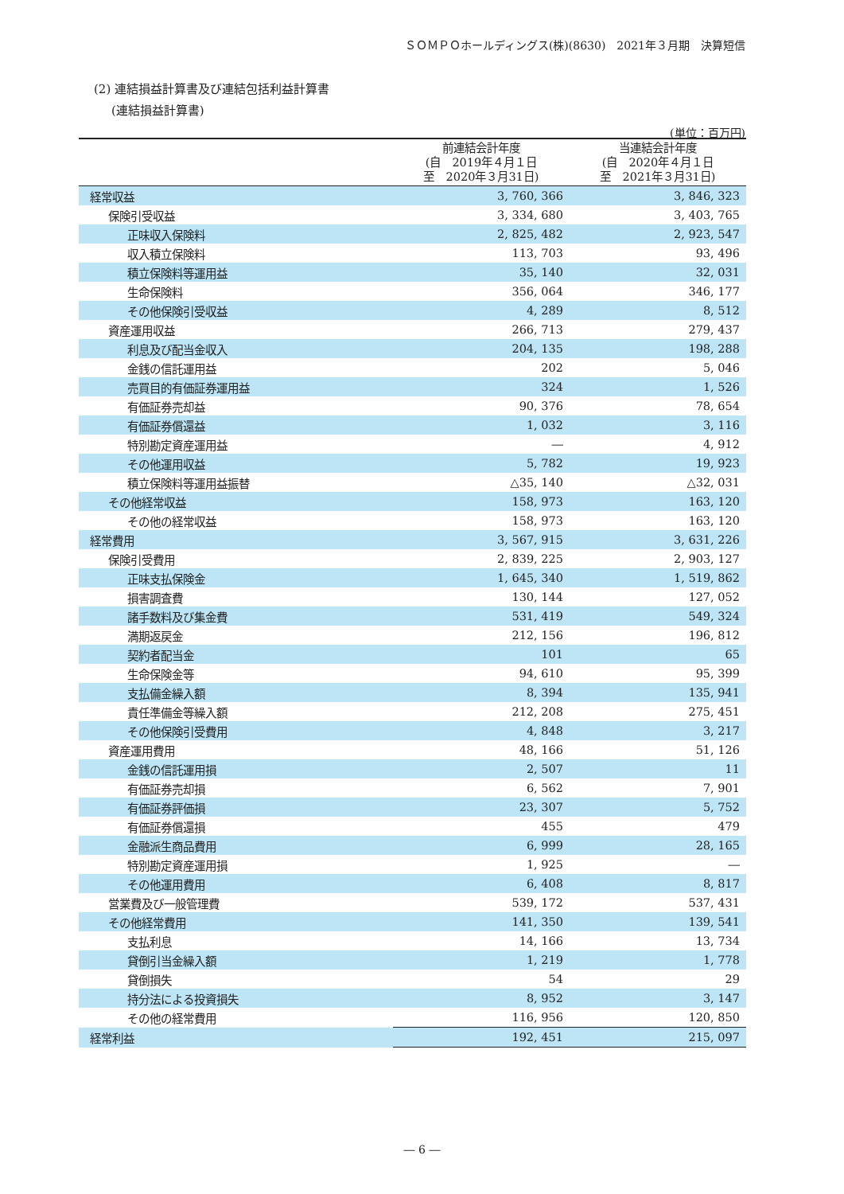ＳＯＭＰＯホールディングス(株)(8630)　2021年３月期　決算短信
(2) 連結損益計算書及び連結包括利益計算書
(連結損益計算書)
(単位：百万円)
| | 前連結会計年度 (自 2019年４月１日 至 2020年３月31日) | 当連結会計年度 (自 2020年４月１日 至 2021年３月31日) |
| --- | --- | --- |
| 経常収益 | 3, 760, 366 | 3, 846, 323 |
| 保険引受収益 | 3, 334, 680 | 3, 403, 765 |
| 正味収入保険料 | 2, 825, 482 | 2, 923, 547 |
| 収入積立保険料 | 113, 703 | 93, 496 |
| 積立保険料等運用益 | 35, 140 | 32, 031 |
| 生命保険料 | 356, 064 | 346, 177 |
| その他保険引受収益 | 4, 289 | 8, 512 |
| 資産運用収益 | 266, 713 | 279, 437 |
| 利息及び配当金収入 | 204, 135 | 198, 288 |
| 金銭の信託運用益 | 202 | 5, 046 |
| 売買目的有価証券運用益 | 324 | 1, 526 |
| 有価証券売却益 | 90, 376 | 78, 654 |
| 有価証券償還益 | 1, 032 | 3, 116 |
| 特別勘定資産運用益 | ― | 4, 912 |
| その他運用収益 | 5, 782 | 19, 923 |
| 積立保険料等運用益振替 | △35, 140 | △32, 031 |
| その他経常収益 | 158, 973 | 163, 120 |
| その他の経常収益 | 158, 973 | 163, 120 |
| 経常費用 | 3, 567, 915 | 3, 631, 226 |
| 保険引受費用 | 2, 839, 225 | 2, 903, 127 |
| 正味支払保険金 | 1, 645, 340 | 1, 519, 862 |
| 損害調査費 | 130, 144 | 127, 052 |
| 諸手数料及び集金費 | 531, 419 | 549, 324 |
| 満期返戻金 | 212, 156 | 196, 812 |
| 契約者配当金 | 101 | 65 |
| 生命保険金等 | 94, 610 | 95, 399 |
| 支払備金繰入額 | 8, 394 | 135, 941 |
| 責任準備金等繰入額 | 212, 208 | 275, 451 |
| その他保険引受費用 | 4, 848 | 3, 217 |
| 資産運用費用 | 48, 166 | 51, 126 |
| 金銭の信託運用損 | 2, 507 | 11 |
| 有価証券売却損 | 6, 562 | 7, 901 |
| 有価証券評価損 | 23, 307 | 5, 752 |
| 有価証券償還損 | 455 | 479 |
| 金融派生商品費用 | 6, 999 | 28, 165 |
| 特別勘定資産運用損 | 1, 925 | ― |
| その他運用費用 | 6, 408 | 8, 817 |
| 営業費及び一般管理費 | 539, 172 | 537, 431 |
| その他経常費用 | 141, 350 | 139, 541 |
| 支払利息 | 14, 166 | 13, 734 |
| 貸倒引当金繰入額 | 1, 219 | 1, 778 |
| 貸倒損失 | 54 | 29 |
| 持分法による投資損失 | 8, 952 | 3, 147 |
| その他の経常費用 | 116, 956 | 120, 850 |
| 経常利益 | 192, 451 | 215, 097 |
― 6 ―